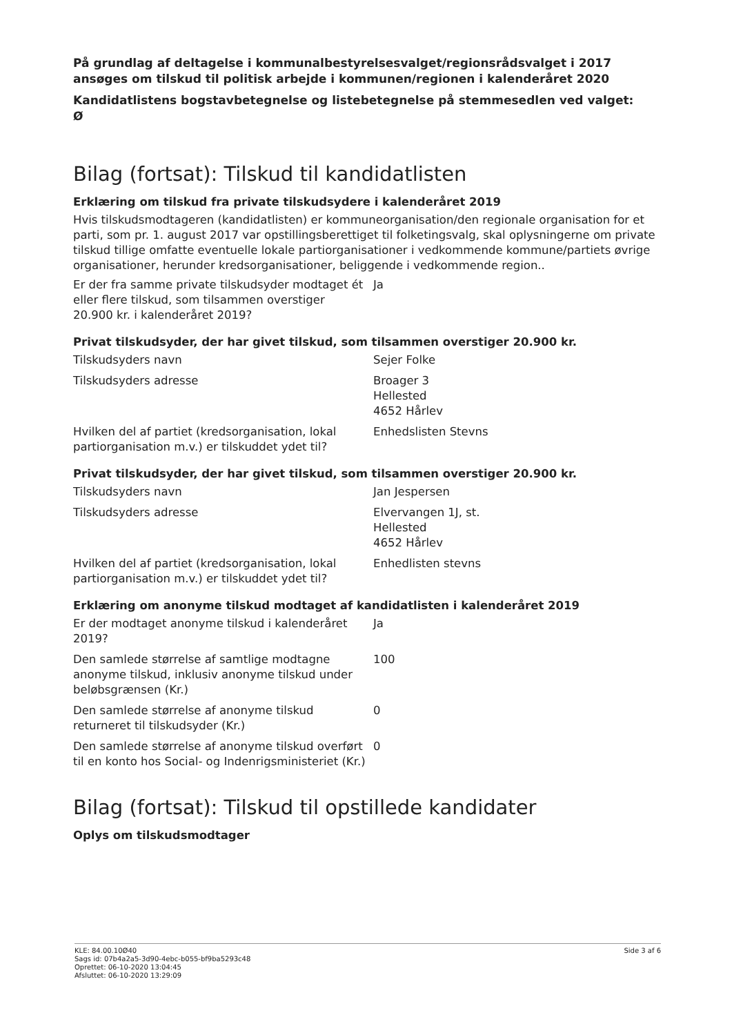På grundlag af deltagelse i kommunalbestyrelsesvalget/regionsrådsvalget i 2017 ansøges om tilskud til politisk arbejde i kommunen/regionen i kalenderåret 2020
Kandidatlistens bogstavbetegnelse og listebetegnelse på stemmesedlen ved valget:
Ø
Bilag (fortsat): Tilskud til kandidatlisten
Erklæring om tilskud fra private tilskudsydere i kalenderåret 2019
Hvis tilskudsmodtageren (kandidatlisten) er kommuneorganisation/den regionale organisation for et parti, som pr. 1. august 2017 var opstillingsberettiget til folketingsvalg, skal oplysningerne om private tilskud tillige omfatte eventuelle lokale partiorganisationer i vedkommende kommune/partiets øvrige organisationer, herunder kredsorganisationer, beliggende i vedkommende region..
| Er der fra samme private tilskudsyder modtaget ét eller flere tilskud, som tilsammen overstiger 20.900 kr. i kalenderåret 2019? | Ja |
Privat tilskudsyder, der har givet tilskud, som tilsammen overstiger 20.900 kr.
| Tilskudsyders navn | Sejer Folke |
| Tilskudsyders adresse | Broager 3 Hellested 4652 Hårlev |
| Hvilken del af partiet (kredsorganisation, lokal partiorganisation m.v.) er tilskuddet ydet til? | Enhedslisten Stevns |
Privat tilskudsyder, der har givet tilskud, som tilsammen overstiger 20.900 kr.
| Tilskudsyders navn | Jan Jespersen |
| Tilskudsyders adresse | Elvervangen 1J, st. Hellested 4652 Hårlev |
| Hvilken del af partiet (kredsorganisation, lokal partiorganisation m.v.) er tilskuddet ydet til? | Enhedlisten stevns |
Erklæring om anonyme tilskud modtaget af kandidatlisten i kalenderåret 2019
| Er der modtaget anonyme tilskud i kalenderåret 2019? | Ja |
| Den samlede størrelse af samtlige modtagne anonyme tilskud, inklusiv anonyme tilskud under beløbsgrænsen (Kr.) | 100 |
| Den samlede størrelse af anonyme tilskud returneret til tilskudsyder (Kr.) | 0 |
| Den samlede størrelse af anonyme tilskud overført til en konto hos Social- og Indenrigsministeriet (Kr.) | 0 |
Bilag (fortsat): Tilskud til opstillede kandidater
Oplys om tilskudsmodtager
KLE: 84.00.10Ø40
Sags id: 07b4a2a5-3d90-4ebc-b055-bf9ba5293c48
Oprettet: 06-10-2020 13:04:45
Afsluttet: 06-10-2020 13:29:09
Side 3 af 6